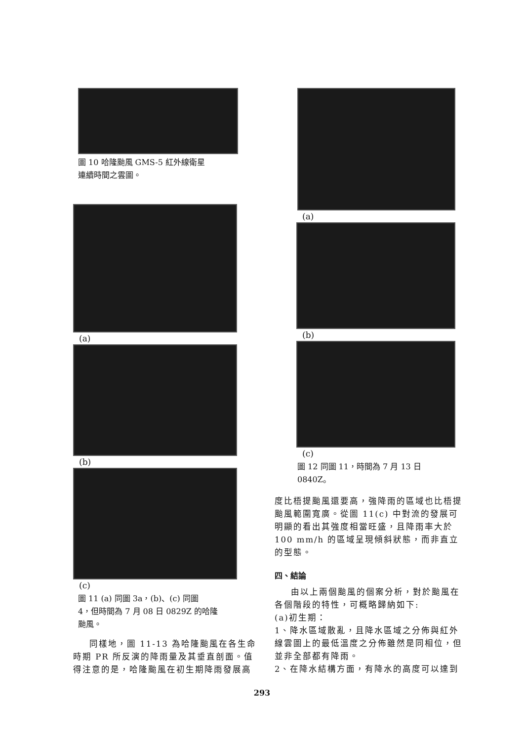圖 10 哈隆颱風 GMS-5 紅外線衛星
連續時間之雲圖。
(a)
(b)
(c)
圖 11 (a) 同圖 3a，(b)、(c) 同圖
4，但時間為 7 月 08 日 0829Z 的哈隆
颱風。
同樣地，圖 11-13 為哈隆颱風在各生命時期 PR 所反演的降雨量及其垂直剖面。值得注意的是，哈隆颱風在初生期降雨發展高
(a)
(b)
(c)
圖 12 同圖 11，時間為 7 月 13 日
0840Z。
度比梧提颱風還要高，強降雨的區域也比梧提颱風範圍寬廣。從圖 11(c) 中對流的發展可明顯的看出其強度相當旺盛，且降雨率大於 100 mm/h 的區域呈現傾斜狀態，而非直立的型態。
四、結論
由以上兩個颱風的個案分析，對於颱風在各個階段的特性，可概略歸納如下:
(a)初生期：
1、降水區域散亂，且降水區域之分佈與紅外線雲圖上的最低溫度之分佈雖然是同相位，但並非全部都有降雨。
2、在降水結構方面，有降水的高度可以達到
293